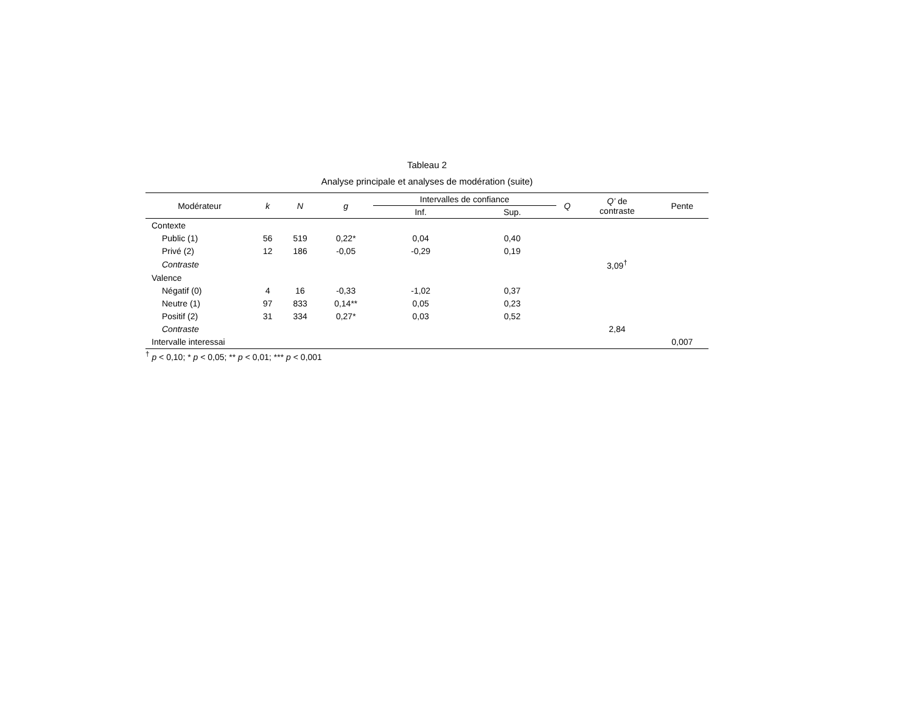Tableau 2
Analyse principale et analyses de modération (suite)
| Modérateur | k | N | g | Intervalles de confiance | | Q | Q’ de contraste | Pente |
| --- | --- | --- | --- | --- | --- | --- | --- | --- |
| | | | | Inf. | Sup. | | | |
| Contexte | | | | | | | | |
| Public (1) | 56 | 519 | 0,22* | 0,04 | 0,40 | | | |
| Privé (2) | 12 | 186 | -0,05 | -0,29 | 0,19 | | | |
| Contraste | | | | | | | 3,09<sup>†</sup> | |
| Valence | | | | | | | | |
| Négatif (0) | 4 | 16 | -0,33 | -1,02 | 0,37 | | | |
| Neutre (1) | 97 | 833 | 0,14** | 0,05 | 0,23 | | | |
| Positif (2) | 31 | 334 | 0,27* | 0,03 | 0,52 | | | |
| Contraste | | | | | | | 2,84 | |
| Intervalle interessai | | | | | | | | 0,007 |
<sup>†</sup> p < 0,10; * p < 0,05; ** p < 0,01; *** p < 0,001